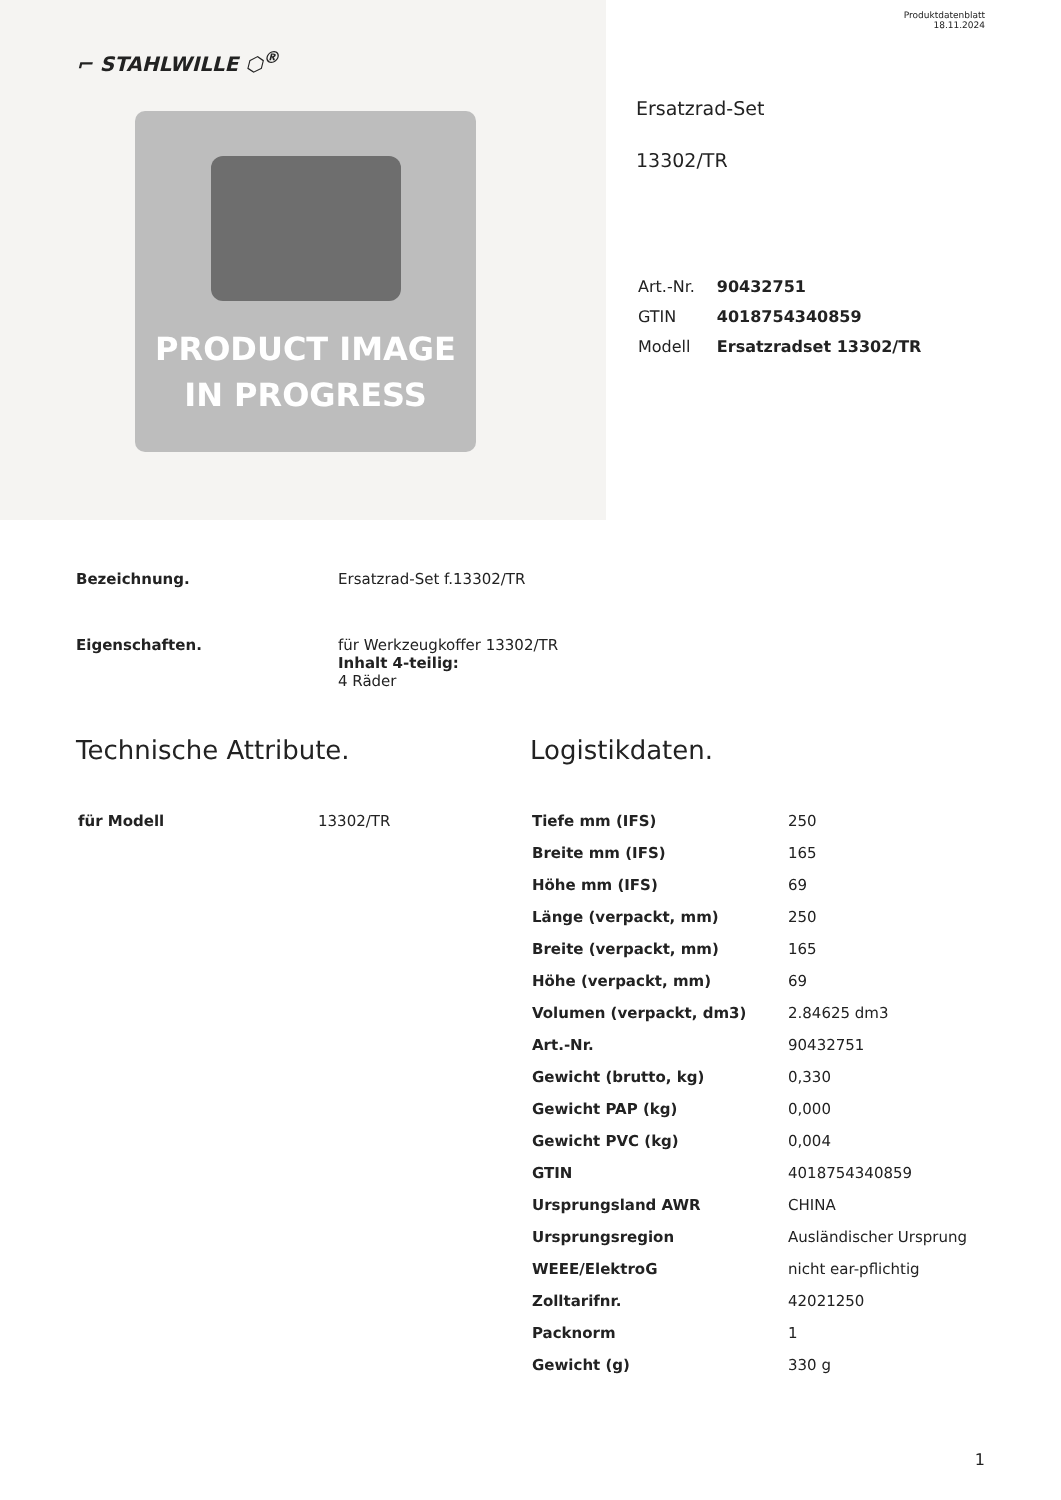⌐ STAHLWILLE ⬡<sup>®</sup>
PRODUCT IMAGE
IN PROGRESS
Produktdatenblatt
18.11.2024
Ersatzrad-Set
13302/TR
| Art.-Nr. | 90432751 |
| GTIN | 4018754340859 |
| Modell | Ersatzradset 13302/TR |
Bezeichnung.
Ersatzrad-Set f.13302/TR
Eigenschaften.
für Werkzeugkoffer 13302/TR
Inhalt 4-teilig:
4 Räder
Technische Attribute.
| für Modell | 13302/TR |
Logistikdaten.
| Tiefe mm (IFS) | 250 |
| Breite mm (IFS) | 165 |
| Höhe mm (IFS) | 69 |
| Länge (verpackt, mm) | 250 |
| Breite (verpackt, mm) | 165 |
| Höhe (verpackt, mm) | 69 |
| Volumen (verpackt, dm3) | 2.84625 dm3 |
| Art.-Nr. | 90432751 |
| Gewicht (brutto, kg) | 0,330 |
| Gewicht PAP (kg) | 0,000 |
| Gewicht PVC (kg) | 0,004 |
| GTIN | 4018754340859 |
| Ursprungsland AWR | CHINA |
| Ursprungsregion | Ausländischer Ursprung |
| WEEE/ElektroG | nicht ear-pflichtig |
| Zolltarifnr. | 42021250 |
| Packnorm | 1 |
| Gewicht (g) | 330 g |
1